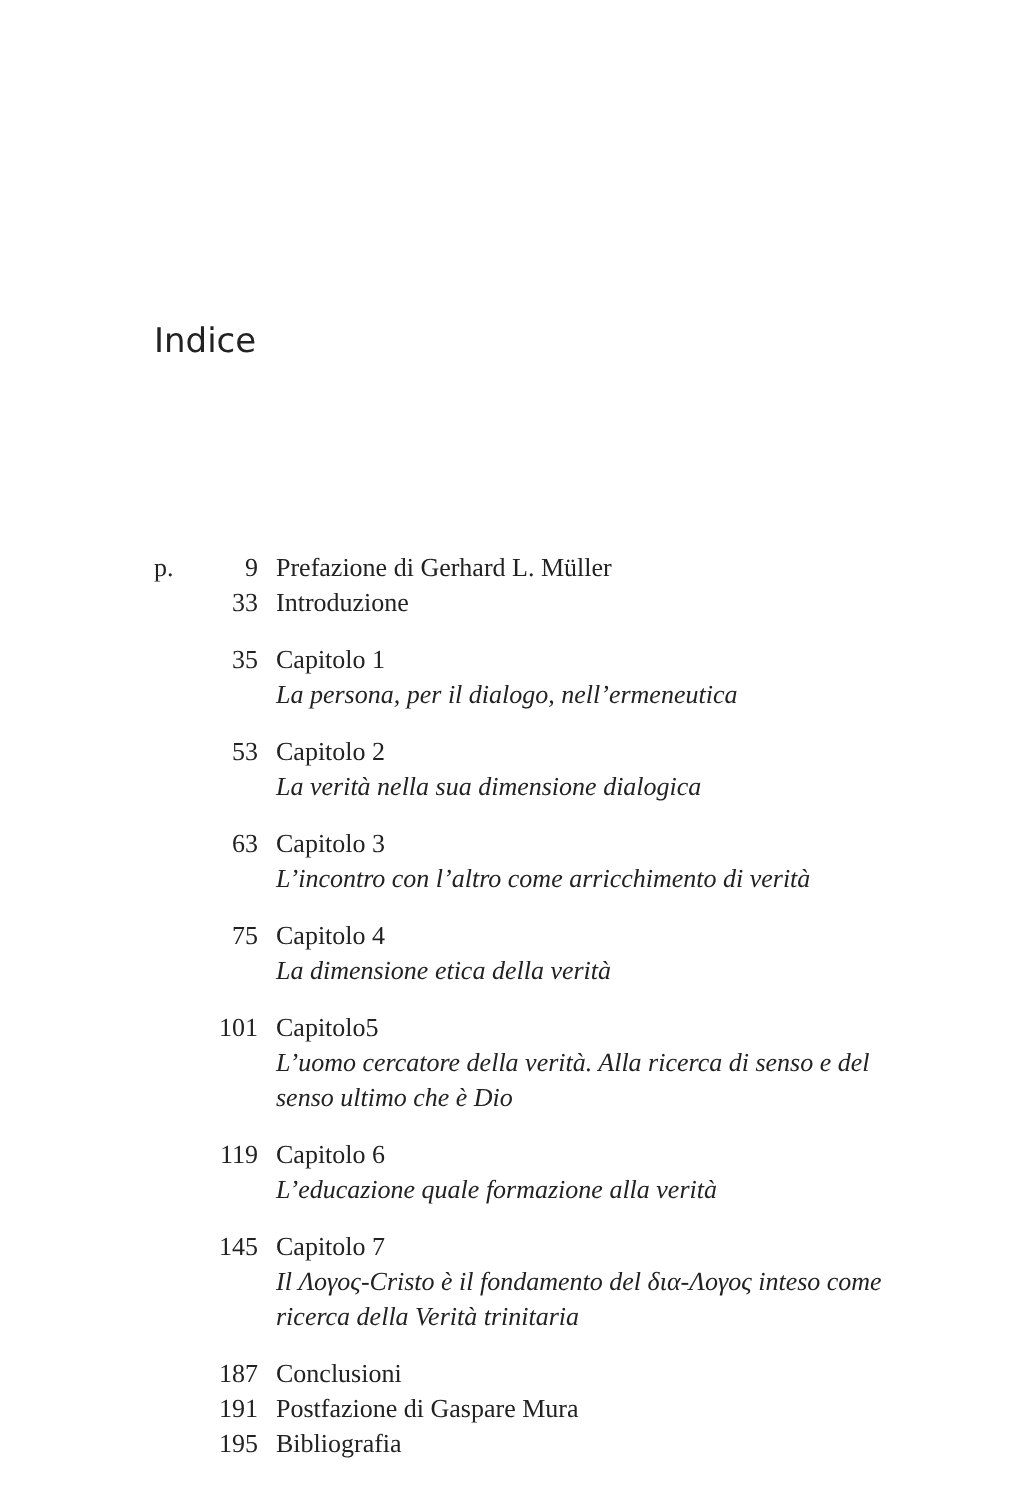Indice
p. 9 Prefazione di Gerhard L. Müller
33 Introduzione
35 Capitolo 1
La persona, per il dialogo, nell’ermeneutica
53 Capitolo 2
La verità nella sua dimensione dialogica
63 Capitolo 3
L’incontro con l’altro come arricchimento di verità
75 Capitolo 4
La dimensione etica della verità
101 Capitolo5
L’uomo cercatore della verità. Alla ricerca di senso e del senso ultimo che è Dio
119 Capitolo 6
L’educazione quale formazione alla verità
145 Capitolo 7
Il Λογος-Cristo è il fondamento del δια-Λογος inteso come ricerca della Verità trinitaria
187 Conclusioni
191 Postfazione di Gaspare Mura
195 Bibliografia